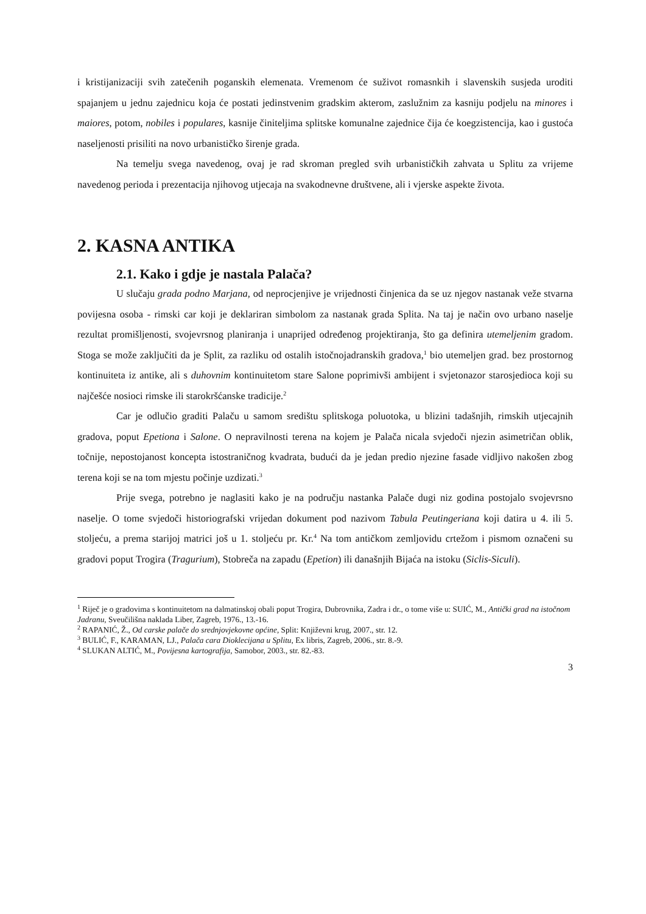i kristijanizaciji svih zatečenih poganskih elemenata. Vremenom će suživot romasnkih i slavenskih susjeda uroditi spajanjem u jednu zajednicu koja će postati jedinstvenim gradskim akterom, zaslužnim za kasniju podjelu na minores i maiores, potom, nobiles i populares, kasnije činiteljima splitske komunalne zajednice čija će koegzistencija, kao i gustoća naseljenosti prisiliti na novo urbanističko širenje grada.
Na temelju svega navedenog, ovaj je rad skroman pregled svih urbanističkih zahvata u Splitu za vrijeme navedenog perioda i prezentacija njihovog utjecaja na svakodnevne društvene, ali i vjerske aspekte života.
2. KASNA ANTIKA
2.1. Kako i gdje je nastala Palača?
U slučaju grada podno Marjana, od neprocjenjive je vrijednosti činjenica da se uz njegov nastanak veže stvarna povijesna osoba - rimski car koji je deklariran simbolom za nastanak grada Splita. Na taj je način ovo urbano naselje rezultat promišljenosti, svojevrsnog planiranja i unaprijed određenog projektiranja, što ga definira utemeljenim gradom. Stoga se može zaključiti da je Split, za razliku od ostalih istočnojadranskih gradova,<sup>1</sup> bio utemeljen grad. bez prostornog kontinuiteta iz antike, ali s duhovnim kontinuitetom stare Salone poprimivši ambijent i svjetonazor starosjedioca koji su najčešće nosioci rimske ili starokršćanske tradicije.<sup>2</sup>
Car je odlučio graditi Palaču u samom središtu splitskoga poluotoka, u blizini tadašnjih, rimskih utjecajnih gradova, poput Epetiona i Salone. O nepravilnosti terena na kojem je Palača nicala svjedoči njezin asimetričan oblik, točnije, nepostojanost koncepta istostraničnog kvadrata, budući da je jedan predio njezine fasade vidljivo nakošen zbog terena koji se na tom mjestu počinje uzdizati.<sup>3</sup>
Prije svega, potrebno je naglasiti kako je na području nastanka Palače dugi niz godina postojalo svojevrsno naselje. O tome svjedoči historiografski vrijedan dokument pod nazivom Tabula Peutingeriana koji datira u 4. ili 5. stoljeću, a prema starijoj matrici još u 1. stoljeću pr. Kr.<sup>4</sup> Na tom antičkom zemljovidu crtežom i pismom označeni su gradovi poput Trogira (Tragurium), Stobreča na zapadu (Epetion) ili današnjih Bijaća na istoku (Siclis-Siculi).
<sup>1</sup> Riječ je o gradovima s kontinuitetom na dalmatinskoj obali poput Trogira, Dubrovnika, Zadra i dr., o tome više u: SUIĆ, M., Antički grad na istočnom Jadranu, Sveučilišna naklada Liber, Zagreb, 1976., 13.-16.
<sup>2</sup> RAPANIĆ, Ž., Od carske palače do srednjovjekovne općine, Split: Književni krug, 2007., str. 12.
<sup>3</sup> BULIĆ, F., KARAMAN, LJ., Palača cara Dioklecijana u Splitu, Ex libris, Zagreb, 2006., str. 8.-9.
<sup>4</sup> SLUKAN ALTIĆ, M., Povijesna kartografija, Samobor, 2003., str. 82.-83.
3